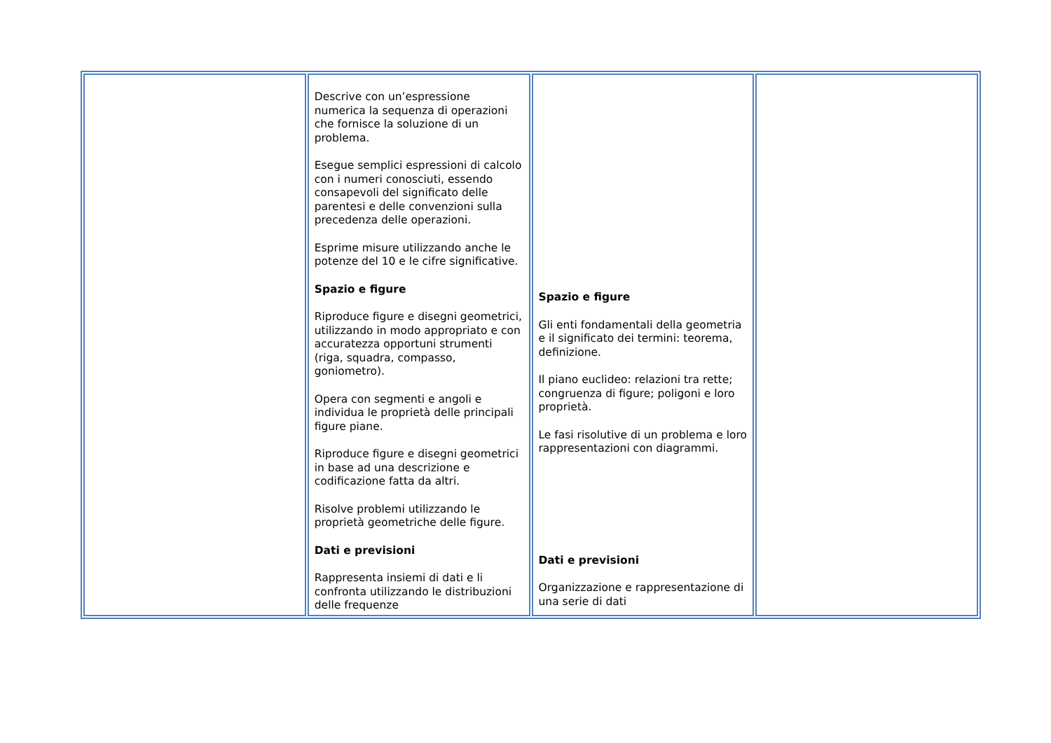| | Descrive con un’espressione numerica la sequenza di operazioni che fornisce la soluzione di un problema. Esegue semplici espressioni di calcolo con i numeri conosciuti, essendo consapevoli del significato delle parentesi e delle convenzioni sulla precedenza delle operazioni. Esprime misure utilizzando anche le potenze del 10 e le cifre significative. Spazio e figure Riproduce figure e disegni geometrici, utilizzando in modo appropriato e con accuratezza opportuni strumenti (riga, squadra, compasso, goniometro). Opera con segmenti e angoli e individua le proprietà delle principali figure piane. Riproduce figure e disegni geometrici in base ad una descrizione e codificazione fatta da altri. Risolve problemi utilizzando le proprietà geometriche delle figure. Dati e previsioni Rappresenta insiemi di dati e li confronta utilizzando le distribuzioni delle frequenze | Spazio e figure Gli enti fondamentali della geometria e il significato dei termini: teorema, definizione. Il piano euclideo: relazioni tra rette; congruenza di figure; poligoni e loro proprietà. Le fasi risolutive di un problema e loro rappresentazioni con diagrammi. Dati e previsioni Organizzazione e rappresentazione di una serie di dati | |